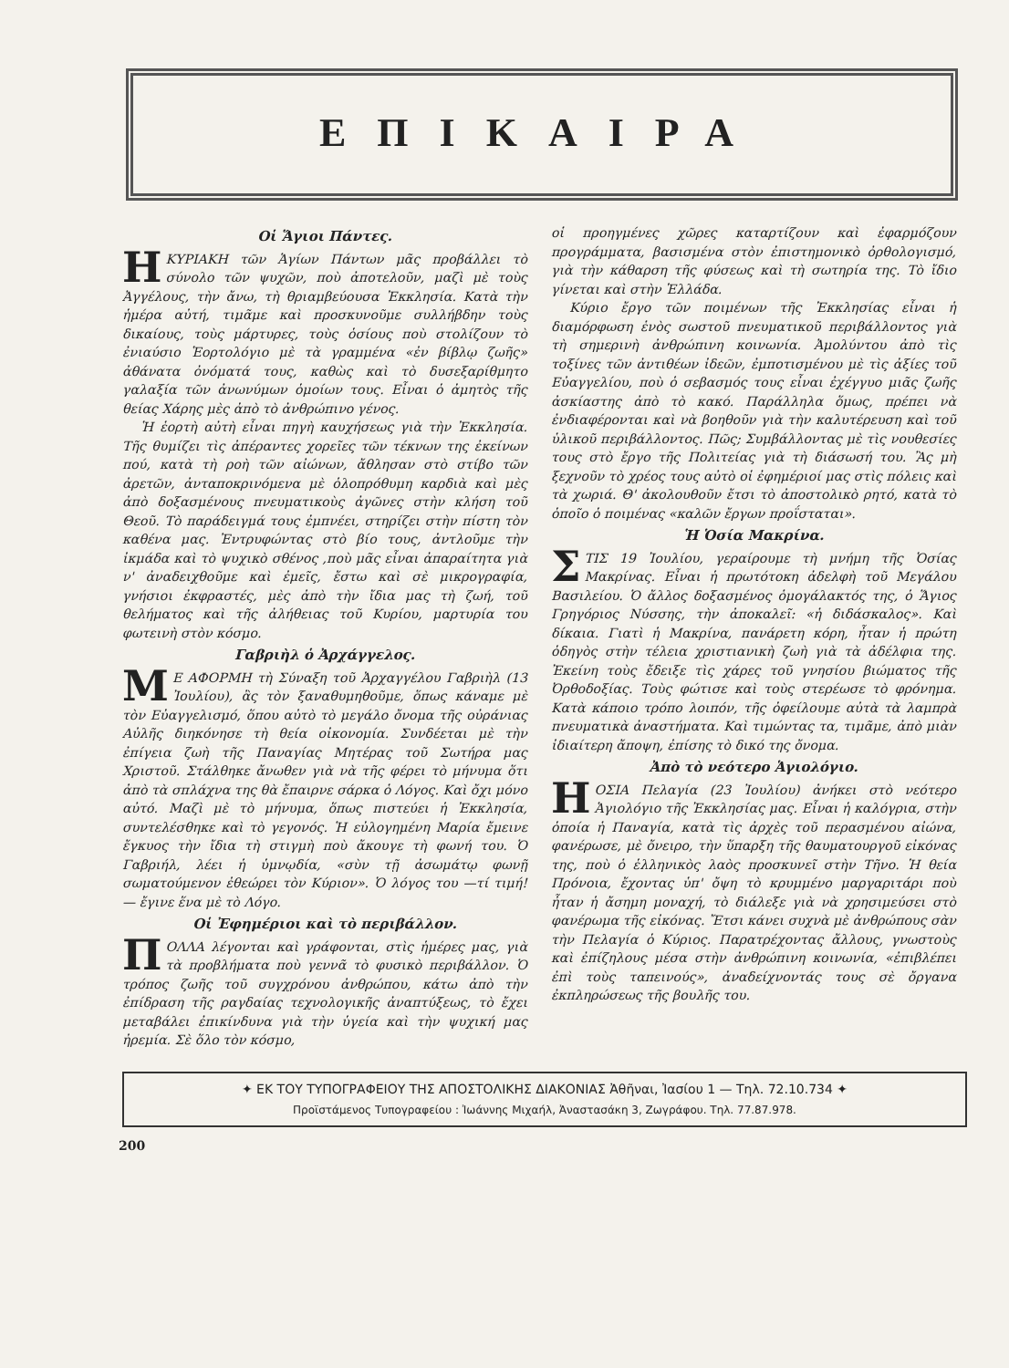ΕΠΙΚΑΙΡΑ
Οἱ Ἅγιοι Πάντες.
ΗΚΥΡΙΑΚΗ τῶν Ἁγίων Πάντων μᾶς προβάλλει τὸ σύνολο τῶν ψυχῶν, ποὺ ἀποτελοῦν, μαζὶ μὲ τοὺς Ἀγγέλους, τὴν ἄνω, τὴ θριαμβεύουσα Ἐκκλησία. Κατὰ τὴν ἡμέρα αὐτή, τιμᾶμε καὶ προσκυνοῦμε συλλήβδην τοὺς δικαίους, τοὺς μάρτυρες, τοὺς ὁσίους ποὺ στολίζουν τὸ ἐνιαύσιο Ἑορτολόγιο μὲ τὰ γραμμένα «ἐν βίβλῳ ζωῆς» ἀθάνατα ὀνόματά τους, καθὼς καὶ τὸ δυσεξαρίθμητο γαλαξία τῶν ἀνωνύμων ὁμοίων τους. Εἶναι ὁ ἀμητὸς τῆς θείας Χάρης μὲς ἀπὸ τὸ ἀνθρώπινο γένος.
Ἡ ἑορτὴ αὐτὴ εἶναι πηγὴ καυχήσεως γιὰ τὴν Ἐκκλησία. Τῆς θυμίζει τὶς ἀπέραντες χορεῖες τῶν τέκνων της ἐκείνων πού, κατὰ τὴ ροὴ τῶν αἰώνων, ἄθλησαν στὸ στίβο τῶν ἀρετῶν, ἀνταποκρινόμενα μὲ ὁλοπρόθυμη καρδιὰ καὶ μὲς ἀπὸ δοξασμένους πνευματικοὺς ἀγῶνες στὴν κλήση τοῦ Θεοῦ. Τὸ παράδειγμά τους ἐμπνέει, στηρίζει στὴν πίστη τὸν καθένα μας. Ἐντρυφώντας στὸ βίο τους, ἀντλοῦμε τὴν ἰκμάδα καὶ τὸ ψυχικὸ σθένος ,ποὺ μᾶς εἶναι ἀπαραίτητα γιὰ ν' ἀναδειχθοῦμε καὶ ἐμεῖς, ἔστω καὶ σὲ μικρογραφία, γνήσιοι ἐκφραστές, μὲς ἀπὸ τὴν ἴδια μας τὴ ζωή, τοῦ θελήματος καὶ τῆς ἀλήθειας τοῦ Κυρίου, μαρτυρία του φωτεινὴ στὸν κόσμο.
Γαβριὴλ ὁ Ἀρχάγγελος.
ΜΕ ΑΦΟΡΜΗ τὴ Σύναξη τοῦ Ἀρχαγγέλου Γαβριὴλ (13 Ἰουλίου), ἂς τὸν ξαναθυμηθοῦμε, ὅπως κάναμε μὲ τὸν Εὐαγγελισμό, ὅπου αὐτὸ τὸ μεγάλο ὄνομα τῆς οὐράνιας Αὐλῆς διηκόνησε τὴ θεία οἰκονομία. Συνδέεται μὲ τὴν ἐπίγεια ζωὴ τῆς Παναγίας Μητέρας τοῦ Σωτήρα μας Χριστοῦ. Στάλθηκε ἄνωθεν γιὰ νὰ τῆς φέρει τὸ μήνυμα ὅτι ἀπὸ τὰ σπλάχνα της θὰ ἔπαιρνε σάρκα ὁ Λόγος. Καὶ ὄχι μόνο αὐτό. Μαζὶ μὲ τὸ μήνυμα, ὅπως πιστεύει ἡ Ἐκκλησία, συντελέσθηκε καὶ τὸ γεγονός. Ἡ εὐλογημένη Μαρία ἔμεινε ἔγκυος τὴν ἴδια τὴ στιγμὴ ποὺ ἄκουγε τὴ φωνή του. Ὁ Γαβριήλ, λέει ἡ ὑμνῳδία, «σὺν τῇ ἀσωμάτῳ φωνῇ σωματούμενον ἐθεώρει τὸν Κύριον». Ὁ λόγος του —τί τιμή!— ἔγινε ἕνα μὲ τὸ Λόγο.
Οἱ Ἐφημέριοι καὶ τὸ περιβάλλον.
ΠΟΛΛΑ λέγονται καὶ γράφονται, στὶς ἡμέρες μας, γιὰ τὰ προβλήματα ποὺ γεννᾶ τὸ φυσικὸ περιβάλλον. Ὁ τρόπος ζωῆς τοῦ συγχρόνου ἀνθρώπου, κάτω ἀπὸ τὴν ἐπίδραση τῆς ραγδαίας τεχνολογικῆς ἀναπτύξεως, τὸ ἔχει μεταβάλει ἐπικίνδυνα γιὰ τὴν ὑγεία καὶ τὴν ψυχική μας ἠρεμία. Σὲ ὅλο τὸν κόσμο,
οἱ προηγμένες χῶρες καταρτίζουν καὶ ἐφαρμόζουν προγράμματα, βασισμένα στὸν ἐπιστημονικὸ ὀρθολογισμό, γιὰ τὴν κάθαρση τῆς φύσεως καὶ τὴ σωτηρία της. Τὸ ἴδιο γίνεται καὶ στὴν Ἑλλάδα.
Κύριο ἔργο τῶν ποιμένων τῆς Ἐκκλησίας εἶναι ἡ διαμόρφωση ἑνὸς σωστοῦ πνευματικοῦ περιβάλλοντος γιὰ τὴ σημερινὴ ἀνθρώπινη κοινωνία. Ἀμολύντου ἀπὸ τὶς τοξίνες τῶν ἀντιθέων ἰδεῶν, ἐμποτισμένου μὲ τὶς ἀξίες τοῦ Εὐαγγελίου, ποὺ ὁ σεβασμός τους εἶναι ἐχέγγυο μιᾶς ζωῆς ἀσκίαστης ἀπὸ τὸ κακό. Παράλληλα ὅμως, πρέπει νὰ ἐνδιαφέρονται καὶ νὰ βοηθοῦν γιὰ τὴν καλυτέρευση καὶ τοῦ ὑλικοῦ περιβάλλοντος. Πῶς; Συμβάλλοντας μὲ τὶς νουθεσίες τους στὸ ἔργο τῆς Πολιτείας γιὰ τὴ διάσωσή του. Ἂς μὴ ξεχνοῦν τὸ χρέος τους αὐτὸ οἱ ἐφημέριοί μας στὶς πόλεις καὶ τὰ χωριά. Θ' ἀκολουθοῦν ἔτσι τὸ ἀποστολικὸ ρητό, κατὰ τὸ ὁποῖο ὁ ποιμένας «καλῶν ἔργων προΐσταται».
Ἡ Ὁσία Μακρίνα.
ΣΤΙΣ 19 Ἰουλίου, γεραίρουμε τὴ μνήμη τῆς Ὁσίας Μακρίνας. Εἶναι ἡ πρωτότοκη ἀδελφὴ τοῦ Μεγάλου Βασιλείου. Ὁ ἄλλος δοξασμένος ὁμογάλακτός της, ὁ Ἅγιος Γρηγόριος Νύσσης, τὴν ἀποκαλεῖ: «ἡ διδάσκαλος». Καὶ δίκαια. Γιατὶ ἡ Μακρίνα, πανάρετη κόρη, ἦταν ἡ πρώτη ὁδηγὸς στὴν τέλεια χριστιανικὴ ζωὴ γιὰ τὰ ἀδέλφια της. Ἐκείνη τοὺς ἔδειξε τὶς χάρες τοῦ γνησίου βιώματος τῆς Ὀρθοδοξίας. Τοὺς φώτισε καὶ τοὺς στερέωσε τὸ φρόνημα. Κατὰ κάποιο τρόπο λοιπόν, τῆς ὀφείλουμε αὐτὰ τὰ λαμπρὰ πνευματικὰ ἀναστήματα. Καὶ τιμώντας τα, τιμᾶμε, ἀπὸ μιὰν ἰδιαίτερη ἄποψη, ἐπίσης τὸ δικό της ὄνομα.
Ἀπὸ τὸ νεότερο Ἁγιολόγιο.
ΗΟΣΙΑ Πελαγία (23 Ἰουλίου) ἀνήκει στὸ νεότερο Ἁγιολόγιο τῆς Ἐκκλησίας μας. Εἶναι ἡ καλόγρια, στὴν ὁποία ἡ Παναγία, κατὰ τὶς ἀρχὲς τοῦ περασμένου αἰώνα, φανέρωσε, μὲ ὄνειρο, τὴν ὕπαρξη τῆς θαυματουργοῦ εἰκόνας της, ποὺ ὁ ἑλληνικὸς λαὸς προσκυνεῖ στὴν Τῆνο. Ἡ θεία Πρόνοια, ἔχοντας ὑπ' ὄψη τὸ κρυμμένο μαργαριτάρι ποὺ ἦταν ἡ ἄσημη μοναχή, τὸ διάλεξε γιὰ νὰ χρησιμεύσει στὸ φανέρωμα τῆς εἰκόνας. Ἔτσι κάνει συχνὰ μὲ ἀνθρώπους σὰν τὴν Πελαγία ὁ Κύριος. Παρατρέχοντας ἄλλους, γνωστοὺς καὶ ἐπίζηλους μέσα στὴν ἀνθρώπινη κοινωνία, «ἐπιβλέπει ἐπὶ τοὺς ταπεινούς», ἀναδείχνοντάς τους σὲ ὄργανα ἐκπληρώσεως τῆς βουλῆς του.
✦ ΕΚ ΤΟΥ ΤΥΠΟΓΡΑΦΕΙΟΥ ΤΗΣ ΑΠΟΣΤΟΛΙΚΗΣ ΔΙΑΚΟΝΙΑΣ Ἀθῆναι, Ἰασίου 1 — Τηλ. 72.10.734 ✦
Προϊστάμενος Τυπογραφείου : Ἰωάννης Μιχαήλ, Ἀναστασάκη 3, Ζωγράφου. Τηλ. 77.87.978.
200